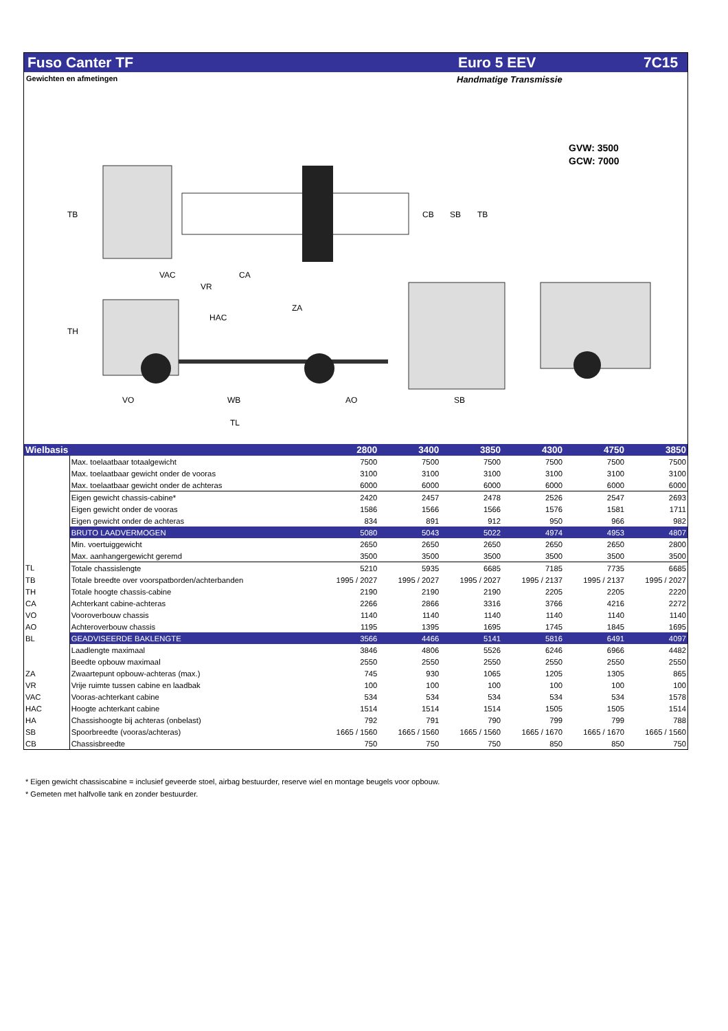Fuso Canter TF Euro 5 EEV 7C15
Gewichten en afmetingen Handmatige Transmissie
GVW: 3500
GCW: 7000
TB
CB
SB
TB
VAC
CA
VR
TH
HAC
ZA
VO
WB
AO
TL
SB
| Wielbasis | | 2800 | 3400 | 3850 | 4300 | 4750 | 3850 |
| --- | --- | --- | --- | --- | --- | --- | --- |
| | Max. toelaatbaar totaalgewicht | 7500 | 7500 | 7500 | 7500 | 7500 | 7500 |
| | Max. toelaatbaar gewicht onder de vooras | 3100 | 3100 | 3100 | 3100 | 3100 | 3100 |
| | Max. toelaatbaar gewicht onder de achteras | 6000 | 6000 | 6000 | 6000 | 6000 | 6000 |
| | Eigen gewicht chassis-cabine* | 2420 | 2457 | 2478 | 2526 | 2547 | 2693 |
| | Eigen gewicht onder de vooras | 1586 | 1566 | 1566 | 1576 | 1581 | 1711 |
| | Eigen gewicht onder de achteras | 834 | 891 | 912 | 950 | 966 | 982 |
| | BRUTO LAADVERMOGEN | 5080 | 5043 | 5022 | 4974 | 4953 | 4807 |
| | Min. voertuiggewicht | 2650 | 2650 | 2650 | 2650 | 2650 | 2800 |
| | Max. aanhangergewicht geremd | 3500 | 3500 | 3500 | 3500 | 3500 | 3500 |
| TL | Totale chassislengte | 5210 | 5935 | 6685 | 7185 | 7735 | 6685 |
| TB | Totale breedte over voorspatborden/achterbanden | 1995 / 2027 | 1995 / 2027 | 1995 / 2027 | 1995 / 2137 | 1995 / 2137 | 1995 / 2027 |
| TH | Totale hoogte chassis-cabine | 2190 | 2190 | 2190 | 2205 | 2205 | 2220 |
| CA | Achterkant cabine-achteras | 2266 | 2866 | 3316 | 3766 | 4216 | 2272 |
| VO | Vooroverbouw chassis | 1140 | 1140 | 1140 | 1140 | 1140 | 1140 |
| AO | Achteroverbouw chassis | 1195 | 1395 | 1695 | 1745 | 1845 | 1695 |
| BL | GEADVISEERDE BAKLENGTE | 3566 | 4466 | 5141 | 5816 | 6491 | 4097 |
| | Laadlengte maximaal | 3846 | 4806 | 5526 | 6246 | 6966 | 4482 |
| | Beedte opbouw maximaal | 2550 | 2550 | 2550 | 2550 | 2550 | 2550 |
| ZA | Zwaartepunt opbouw-achteras (max.) | 745 | 930 | 1065 | 1205 | 1305 | 865 |
| VR | Vrije ruimte tussen cabine en laadbak | 100 | 100 | 100 | 100 | 100 | 100 |
| VAC | Vooras-achterkant cabine | 534 | 534 | 534 | 534 | 534 | 1578 |
| HAC | Hoogte achterkant cabine | 1514 | 1514 | 1514 | 1505 | 1505 | 1514 |
| HA | Chassishoogte bij achteras (onbelast) | 792 | 791 | 790 | 799 | 799 | 788 |
| SB | Spoorbreedte (vooras/achteras) | 1665 / 1560 | 1665 / 1560 | 1665 / 1560 | 1665 / 1670 | 1665 / 1670 | 1665 / 1560 |
| CB | Chassisbreedte | 750 | 750 | 750 | 850 | 850 | 750 |
* Eigen gewicht chassiscabine = inclusief geveerde stoel, airbag bestuurder, reserve wiel en montage beugels voor opbouw.
* Gemeten met halfvolle tank en zonder bestuurder.